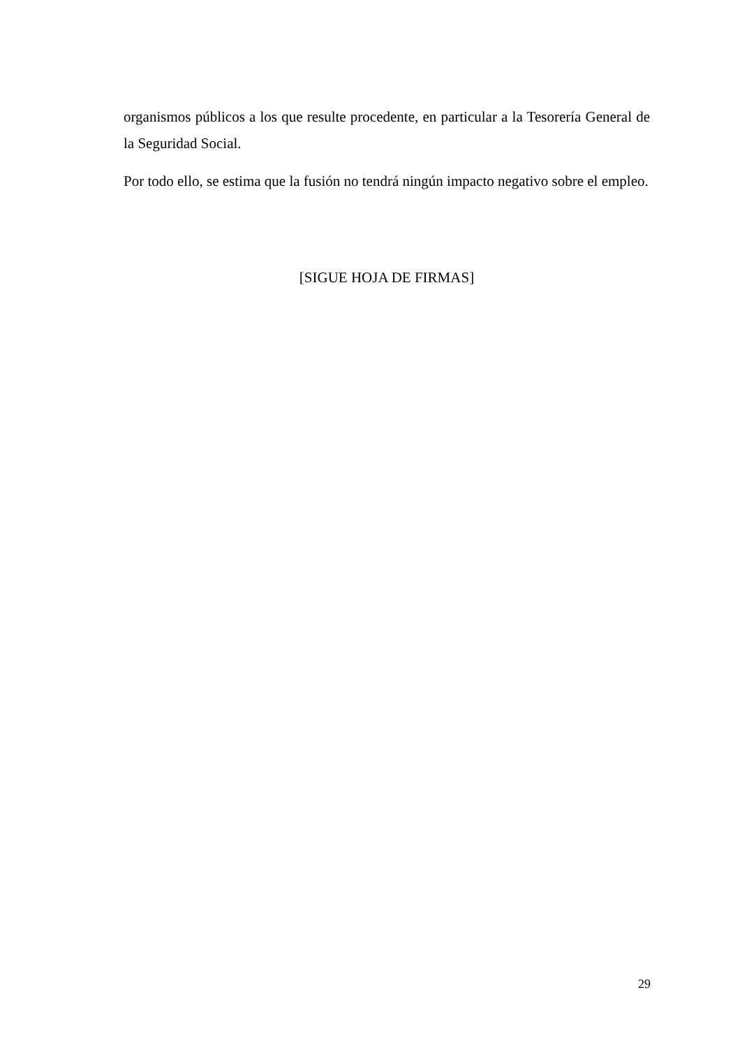organismos públicos a los que resulte procedente, en particular a la Tesorería General de la Seguridad Social.
Por todo ello, se estima que la fusión no tendrá ningún impacto negativo sobre el empleo.
[SIGUE HOJA DE FIRMAS]
29